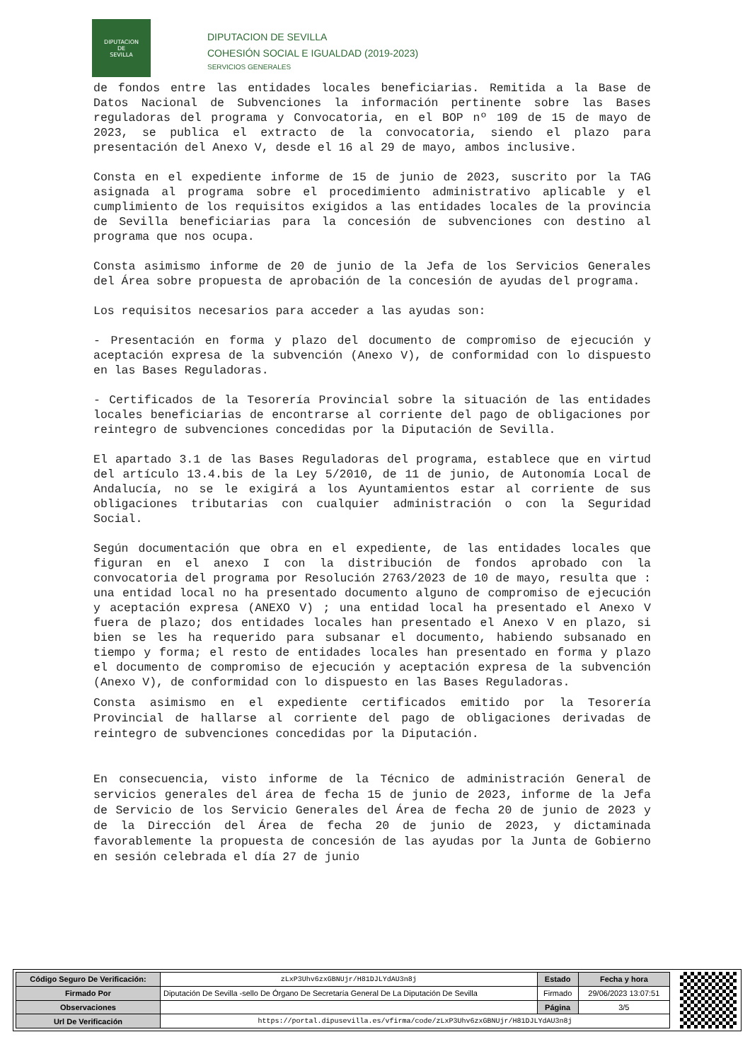DIPUTACION
DE
SEVILLA
DIPUTACION DE SEVILLA
COHESIÓN SOCIAL E IGUALDAD (2019-2023)
SERVICIOS GENERALES
de fondos entre las entidades locales beneficiarias. Remitida a la Base de Datos Nacional de Subvenciones la información pertinente sobre las Bases reguladoras del programa y Convocatoria, en el BOP nº 109 de 15 de mayo de 2023, se publica el extracto de la convocatoria, siendo el plazo para presentación del Anexo V, desde el 16 al 29 de mayo, ambos inclusive.
Consta en el expediente informe de 15 de junio de 2023, suscrito por la TAG asignada al programa sobre el procedimiento administrativo aplicable y el cumplimiento de los requisitos exigidos a las entidades locales de la provincia de Sevilla beneficiarias para la concesión de subvenciones con destino al programa que nos ocupa.
Consta asimismo informe de 20 de junio de la Jefa de los Servicios Generales del Área sobre propuesta de aprobación de la concesión de ayudas del programa.
Los requisitos necesarios para acceder a las ayudas son:
- Presentación en forma y plazo del documento de compromiso de ejecución y aceptación expresa de la subvención (Anexo V), de conformidad con lo dispuesto en las Bases Reguladoras.
- Certificados de la Tesorería Provincial sobre la situación de las entidades locales beneficiarias de encontrarse al corriente del pago de obligaciones por reintegro de subvenciones concedidas por la Diputación de Sevilla.
El apartado 3.1 de las Bases Reguladoras del programa, establece que en virtud del artículo 13.4.bis de la Ley 5/2010, de 11 de junio, de Autonomía Local de Andalucía, no se le exigirá a los Ayuntamientos estar al corriente de sus obligaciones tributarias con cualquier administración o con la Seguridad Social.
Según documentación que obra en el expediente, de las entidades locales que figuran en el anexo I con la distribución de fondos aprobado con la convocatoria del programa por Resolución 2763/2023 de 10 de mayo, resulta que : una entidad local no ha presentado documento alguno de compromiso de ejecución y aceptación expresa (ANEXO V) ; una entidad local ha presentado el Anexo V fuera de plazo; dos entidades locales han presentado el Anexo V en plazo, si bien se les ha requerido para subsanar el documento, habiendo subsanado en tiempo y forma; el resto de entidades locales han presentado en forma y plazo el documento de compromiso de ejecución y aceptación expresa de la subvención (Anexo V), de conformidad con lo dispuesto en las Bases Reguladoras.
Consta asimismo en el expediente certificados emitido por la Tesorería Provincial de hallarse al corriente del pago de obligaciones derivadas de reintegro de subvenciones concedidas por la Diputación.
En consecuencia, visto informe de la Técnico de administración General de servicios generales del área de fecha 15 de junio de 2023, informe de la Jefa de Servicio de los Servicio Generales del Área de fecha 20 de junio de 2023 y de la Dirección del Área de fecha 20 de junio de 2023, y dictaminada favorablemente la propuesta de concesión de las ayudas por la Junta de Gobierno en sesión celebrada el día 27 de junio
| Código Seguro De Verificación: | zLxP3Uhv6zxGBNUjr/H81DJLYdAU3n8j | Estado | Fecha y hora |
| Firmado Por | Diputación De Sevilla -sello De Órgano De Secretaría General De La Diputación De Sevilla | Firmado | 29/06/2023 13:07:51 |
| Observaciones | | Página | 3/5 |
| Url De Verificación | https://portal.dipusevilla.es/vfirma/code/zLxP3Uhv6zxGBNUjr/H81DJLYdAU3n8j | | |